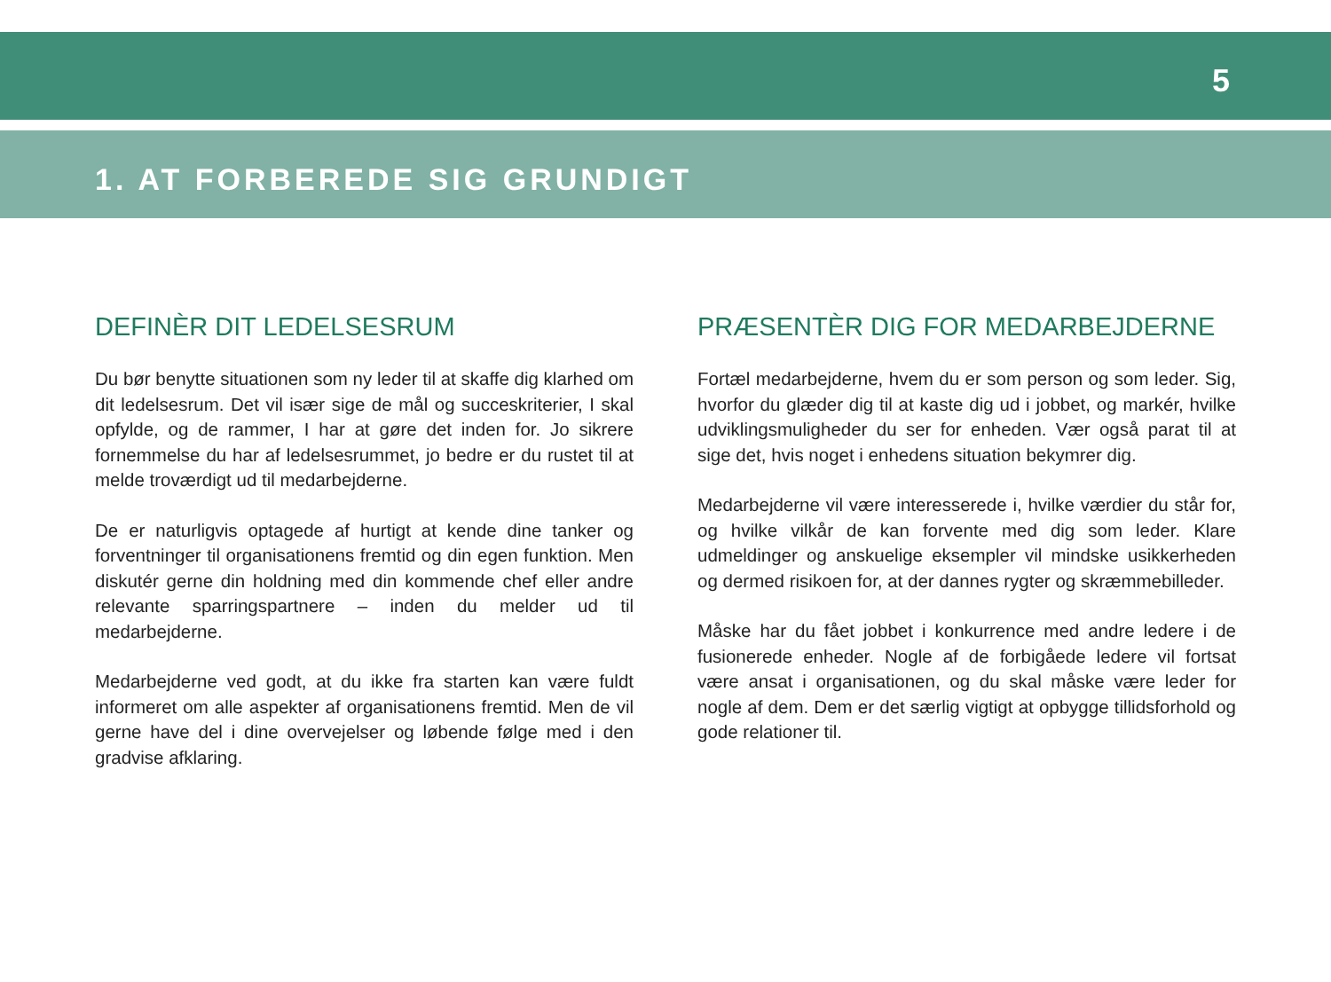5
1. AT FORBEREDE SIG GRUNDIGT
DEFINÈR DIT LEDELSESRUM
Du bør benytte situationen som ny leder til at skaffe dig klarhed om dit ledelsesrum. Det vil især sige de mål og succeskriterier, I skal opfylde, og de rammer, I har at gøre det inden for. Jo sikrere fornemmelse du har af ledelsesrummet, jo bedre er du rustet til at melde troværdigt ud til medarbejderne.
De er naturligvis optagede af hurtigt at kende dine tanker og forventninger til organisationens fremtid og din egen funktion. Men diskutér gerne din holdning med din kommende chef eller andre relevante sparringspartnere – inden du melder ud til medarbejderne.
Medarbejderne ved godt, at du ikke fra starten kan være fuldt informeret om alle aspekter af organisationens fremtid. Men de vil gerne have del i dine overvejelser og løbende følge med i den gradvise afklaring.
PRÆSENTÈR DIG FOR MEDARBEJDERNE
Fortæl medarbejderne, hvem du er som person og som leder. Sig, hvorfor du glæder dig til at kaste dig ud i jobbet, og markér, hvilke udviklingsmuligheder du ser for enheden. Vær også parat til at sige det, hvis noget i enhedens situation bekymrer dig.
Medarbejderne vil være interesserede i, hvilke værdier du står for, og hvilke vilkår de kan forvente med dig som leder. Klare udmeldinger og anskuelige eksempler vil mindske usikkerheden og dermed risikoen for, at der dannes rygter og skræmmebilleder.
Måske har du fået jobbet i konkurrence med andre ledere i de fusionerede enheder. Nogle af de forbigåede ledere vil fortsat være ansat i organisationen, og du skal måske være leder for nogle af dem. Dem er det særlig vigtigt at opbygge tillidsforhold og gode relationer til.